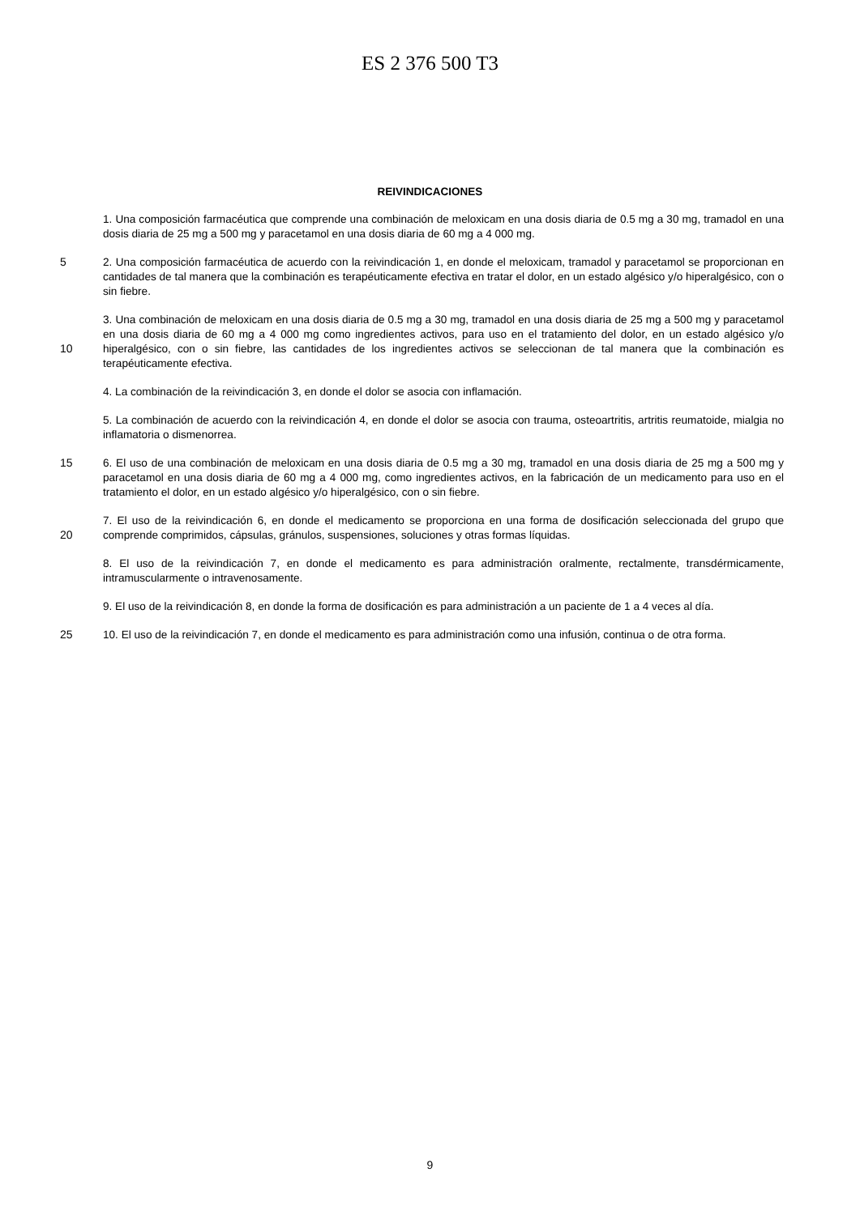ES 2 376 500 T3
REIVINDICACIONES
1. Una composición farmacéutica que comprende una combinación de meloxicam en una dosis diaria de 0.5 mg a 30 mg, tramadol en una dosis diaria de 25 mg a 500 mg y paracetamol en una dosis diaria de 60 mg a 4 000 mg.
5
2. Una composición farmacéutica de acuerdo con la reivindicación 1, en donde el meloxicam, tramadol y paracetamol se proporcionan en cantidades de tal manera que la combinación es terapéuticamente efectiva en tratar el dolor, en un estado algésico y/o hiperalgésico, con o sin fiebre.
10
3. Una combinación de meloxicam en una dosis diaria de 0.5 mg a 30 mg, tramadol en una dosis diaria de 25 mg a 500 mg y paracetamol en una dosis diaria de 60 mg a 4 000 mg como ingredientes activos, para uso en el tratamiento del dolor, en un estado algésico y/o hiperalgésico, con o sin fiebre, las cantidades de los ingredientes activos se seleccionan de tal manera que la combinación es terapéuticamente efectiva.
4. La combinación de la reivindicación 3, en donde el dolor se asocia con inflamación.
5. La combinación de acuerdo con la reivindicación 4, en donde el dolor se asocia con trauma, osteoartritis, artritis reumatoide, mialgia no inflamatoria o dismenorrea.
15
6. El uso de una combinación de meloxicam en una dosis diaria de 0.5 mg a 30 mg, tramadol en una dosis diaria de 25 mg a 500 mg y paracetamol en una dosis diaria de 60 mg a 4 000 mg, como ingredientes activos, en la fabricación de un medicamento para uso en el tratamiento el dolor, en un estado algésico y/o hiperalgésico, con o sin fiebre.
20
7. El uso de la reivindicación 6, en donde el medicamento se proporciona en una forma de dosificación seleccionada del grupo que comprende comprimidos, cápsulas, gránulos, suspensiones, soluciones y otras formas líquidas.
8. El uso de la reivindicación 7, en donde el medicamento es para administración oralmente, rectalmente, transdérmicamente, intramuscularmente o intravenosamente.
9. El uso de la reivindicación 8, en donde la forma de dosificación es para administración a un paciente de 1 a 4 veces al día.
25
10. El uso de la reivindicación 7, en donde el medicamento es para administración como una infusión, continua o de otra forma.
9